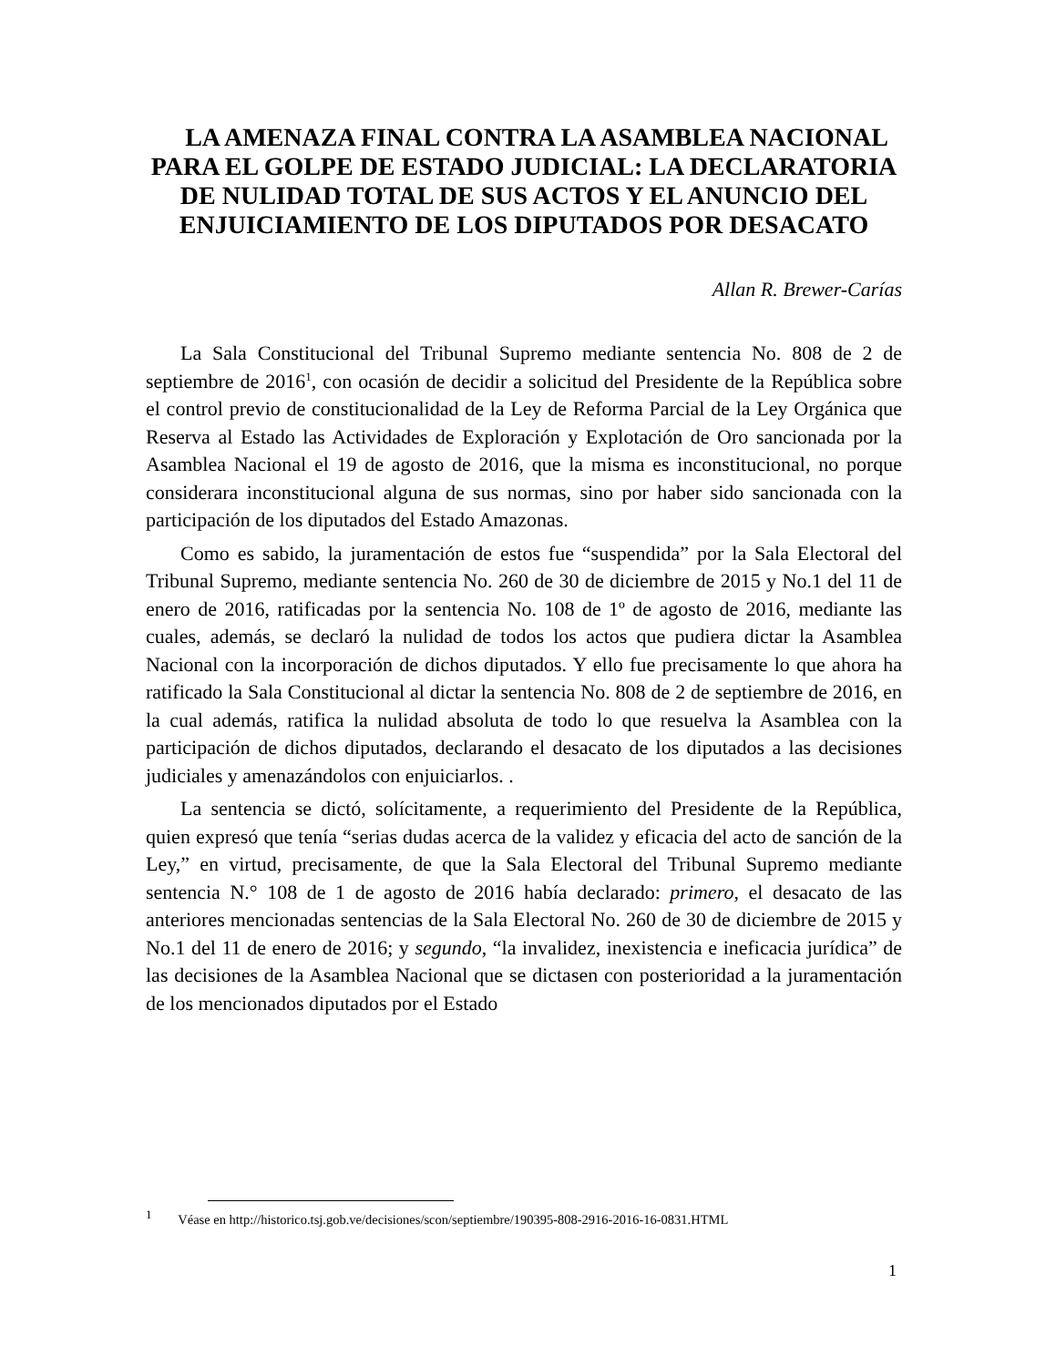LA AMENAZA FINAL CONTRA LA ASAMBLEA NACIONAL PARA EL GOLPE DE ESTADO JUDICIAL: LA DECLARATORIA DE NULIDAD TOTAL DE SUS ACTOS Y EL ANUNCIO DEL ENJUICIAMIENTO DE LOS DIPUTADOS POR DESACATO
Allan R. Brewer-Carías
La Sala Constitucional del Tribunal Supremo mediante sentencia No. 808 de 2 de septiembre de 2016<sup>1</sup>, con ocasión de decidir a solicitud del Presidente de la República sobre el control previo de constitucionalidad de la Ley de Reforma Parcial de la Ley Orgánica que Reserva al Estado las Actividades de Exploración y Explotación de Oro sancionada por la Asamblea Nacional el 19 de agosto de 2016, que la misma es inconstitucional, no porque considerara inconstitucional alguna de sus normas, sino por haber sido sancionada con la participación de los diputados del Estado Amazonas.
Como es sabido, la juramentación de estos fue “suspendida” por la Sala Electoral del Tribunal Supremo, mediante sentencia No. 260 de 30 de diciembre de 2015 y No.1 del 11 de enero de 2016, ratificadas por la sentencia No. 108 de 1º de agosto de 2016, mediante las cuales, además, se declaró la nulidad de todos los actos que pudiera dictar la Asamblea Nacional con la incorporación de dichos diputados. Y ello fue precisamente lo que ahora ha ratificado la Sala Constitucional al dictar la sentencia No. 808 de 2 de septiembre de 2016, en la cual además, ratifica la nulidad absoluta de todo lo que resuelva la Asamblea con la participación de dichos diputados, declarando el desacato de los diputados a las decisiones judiciales y amenazándolos con enjuiciarlos. .
La sentencia se dictó, solícitamente, a requerimiento del Presidente de la República, quien expresó que tenía “serias dudas acerca de la validez y eficacia del acto de sanción de la Ley,” en virtud, precisamente, de que la Sala Electoral del Tribunal Supremo mediante sentencia N.° 108 de 1 de agosto de 2016 había declarado: primero, el desacato de las anteriores mencionadas sentencias de la Sala Electoral No. 260 de 30 de diciembre de 2015 y No.1 del 11 de enero de 2016; y segundo, “la invalidez, inexistencia e ineficacia jurídica” de las decisiones de la Asamblea Nacional que se dictasen con posterioridad a la juramentación de los mencionados diputados por el Estado
<sup>1</sup> Véase en http://historico.tsj.gob.ve/decisiones/scon/septiembre/190395-808-2916-2016-16-0831.HTML
1